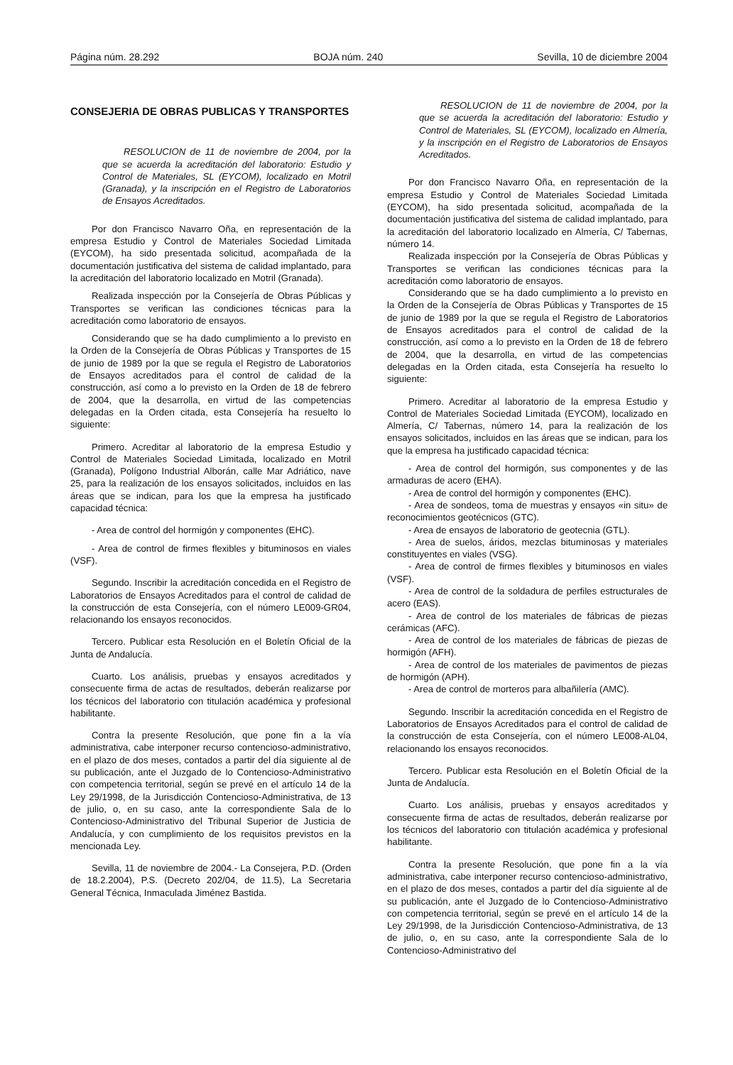Página núm. 28.292 BOJA núm. 240 Sevilla, 10 de diciembre 2004
CONSEJERIA DE OBRAS PUBLICAS Y TRANSPORTES
RESOLUCION de 11 de noviembre de 2004, por la que se acuerda la acreditación del laboratorio: Estudio y Control de Materiales, SL (EYCOM), localizado en Motril (Granada), y la inscripción en el Registro de Laboratorios de Ensayos Acreditados.
Por don Francisco Navarro Oña, en representación de la empresa Estudio y Control de Materiales Sociedad Limitada (EYCOM), ha sido presentada solicitud, acompañada de la documentación justificativa del sistema de calidad implantado, para la acreditación del laboratorio localizado en Motril (Granada).
Realizada inspección por la Consejería de Obras Públicas y Transportes se verifican las condiciones técnicas para la acreditación como laboratorio de ensayos.
Considerando que se ha dado cumplimiento a lo previsto en la Orden de la Consejería de Obras Públicas y Transportes de 15 de junio de 1989 por la que se regula el Registro de Laboratorios de Ensayos acreditados para el control de calidad de la construcción, así como a lo previsto en la Orden de 18 de febrero de 2004, que la desarrolla, en virtud de las competencias delegadas en la Orden citada, esta Consejería ha resuelto lo siguiente:
Primero. Acreditar al laboratorio de la empresa Estudio y Control de Materiales Sociedad Limitada, localizado en Motril (Granada), Polígono Industrial Alborán, calle Mar Adriático, nave 25, para la realización de los ensayos solicitados, incluidos en las áreas que se indican, para los que la empresa ha justificado capacidad técnica:
- Area de control del hormigón y componentes (EHC).
- Area de control de firmes flexibles y bituminosos en viales (VSF).
Segundo. Inscribir la acreditación concedida en el Registro de Laboratorios de Ensayos Acreditados para el control de calidad de la construcción de esta Consejería, con el número LE009-GR04, relacionando los ensayos reconocidos.
Tercero. Publicar esta Resolución en el Boletín Oficial de la Junta de Andalucía.
Cuarto. Los análisis, pruebas y ensayos acreditados y consecuente firma de actas de resultados, deberán realizarse por los técnicos del laboratorio con titulación académica y profesional habilitante.
Contra la presente Resolución, que pone fin a la vía administrativa, cabe interponer recurso contencioso-administrativo, en el plazo de dos meses, contados a partir del día siguiente al de su publicación, ante el Juzgado de lo Contencioso-Administrativo con competencia territorial, según se prevé en el artículo 14 de la Ley 29/1998, de la Jurisdicción Contencioso-Administrativa, de 13 de julio, o, en su caso, ante la correspondiente Sala de lo Contencioso-Administrativo del Tribunal Superior de Justicia de Andalucía, y con cumplimiento de los requisitos previstos en la mencionada Ley.
Sevilla, 11 de noviembre de 2004.- La Consejera, P.D. (Orden de 18.2.2004), P.S. (Decreto 202/04, de 11.5), La Secretaria General Técnica, Inmaculada Jiménez Bastida.
RESOLUCION de 11 de noviembre de 2004, por la que se acuerda la acreditación del laboratorio: Estudio y Control de Materiales, SL (EYCOM), localizado en Almería, y la inscripción en el Registro de Laboratorios de Ensayos Acreditados.
Por don Francisco Navarro Oña, en representación de la empresa Estudio y Control de Materiales Sociedad Limitada (EYCOM), ha sido presentada solicitud, acompañada de la documentación justificativa del sistema de calidad implantado, para la acreditación del laboratorio localizado en Almería, C/ Tabernas, número 14.
Realizada inspección por la Consejería de Obras Públicas y Transportes se verifican las condiciones técnicas para la acreditación como laboratorio de ensayos.
Considerando que se ha dado cumplimiento a lo previsto en la Orden de la Consejería de Obras Públicas y Transportes de 15 de junio de 1989 por la que se regula el Registro de Laboratorios de Ensayos acreditados para el control de calidad de la construcción, así como a lo previsto en la Orden de 18 de febrero de 2004, que la desarrolla, en virtud de las competencias delegadas en la Orden citada, esta Consejería ha resuelto lo siguiente:
Primero. Acreditar al laboratorio de la empresa Estudio y Control de Materiales Sociedad Limitada (EYCOM), localizado en Almería, C/ Tabernas, número 14, para la realización de los ensayos solicitados, incluidos en las áreas que se indican, para los que la empresa ha justificado capacidad técnica:
- Area de control del hormigón, sus componentes y de las armaduras de acero (EHA).
- Area de control del hormigón y componentes (EHC).
- Area de sondeos, toma de muestras y ensayos «in situ» de reconocimientos geotécnicos (GTC).
- Area de ensayos de laboratorio de geotecnia (GTL).
- Area de suelos, áridos, mezclas bituminosas y materiales constituyentes en viales (VSG).
- Area de control de firmes flexibles y bituminosos en viales (VSF).
- Area de control de la soldadura de perfiles estructurales de acero (EAS).
- Area de control de los materiales de fábricas de piezas cerámicas (AFC).
- Area de control de los materiales de fábricas de piezas de hormigón (AFH).
- Area de control de los materiales de pavimentos de piezas de hormigón (APH).
- Area de control de morteros para albañilería (AMC).
Segundo. Inscribir la acreditación concedida en el Registro de Laboratorios de Ensayos Acreditados para el control de calidad de la construcción de esta Consejería, con el número LE008-AL04, relacionando los ensayos reconocidos.
Tercero. Publicar esta Resolución en el Boletín Oficial de la Junta de Andalucía.
Cuarto. Los análisis, pruebas y ensayos acreditados y consecuente firma de actas de resultados, deberán realizarse por los técnicos del laboratorio con titulación académica y profesional habilitante.
Contra la presente Resolución, que pone fin a la vía administrativa, cabe interponer recurso contencioso-administrativo, en el plazo de dos meses, contados a partir del día siguiente al de su publicación, ante el Juzgado de lo Contencioso-Administrativo con competencia territorial, según se prevé en el artículo 14 de la Ley 29/1998, de la Jurisdicción Contencioso-Administrativa, de 13 de julio, o, en su caso, ante la correspondiente Sala de lo Contencioso-Administrativo del